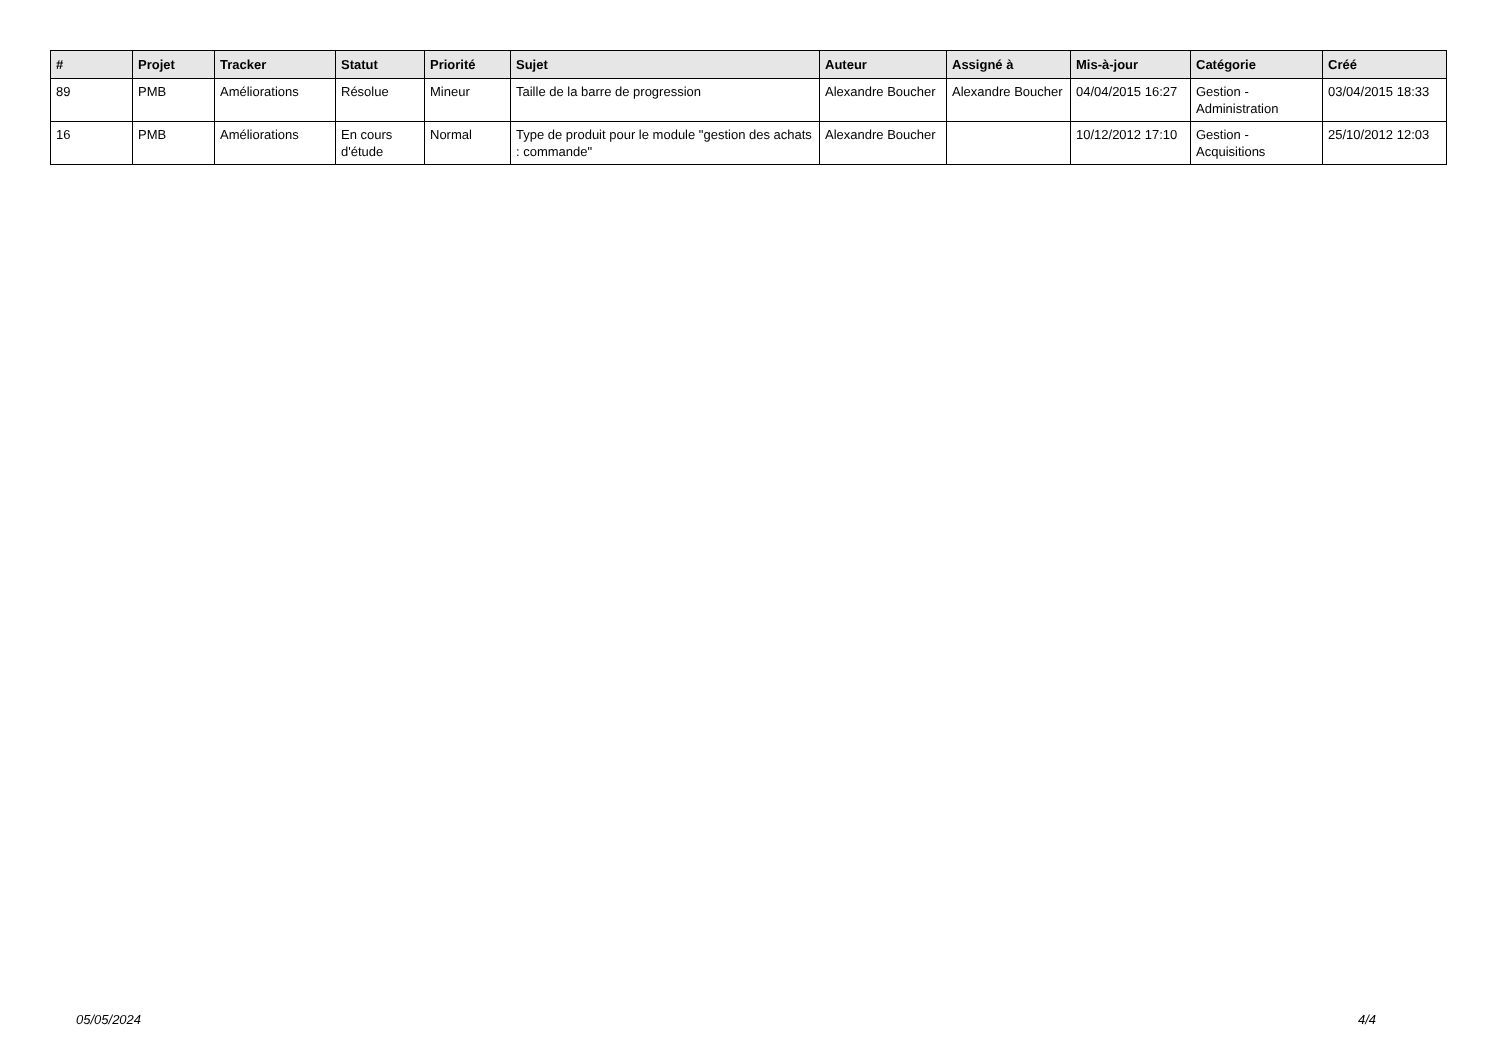| # | Projet | Tracker | Statut | Priorité | Sujet | Auteur | Assigné à | Mis-à-jour | Catégorie | Créé |
| --- | --- | --- | --- | --- | --- | --- | --- | --- | --- | --- |
| 89 | PMB | Améliorations | Résolue | Mineur | Taille de la barre de progression | Alexandre Boucher | Alexandre Boucher | 04/04/2015 16:27 | Gestion - Administration | 03/04/2015 18:33 |
| 16 | PMB | Améliorations | En cours d'étude | Normal | Type de produit pour le module "gestion des achats : commande" | Alexandre Boucher | | 10/12/2012 17:10 | Gestion - Acquisitions | 25/10/2012 12:03 |
05/05/2024 4/4